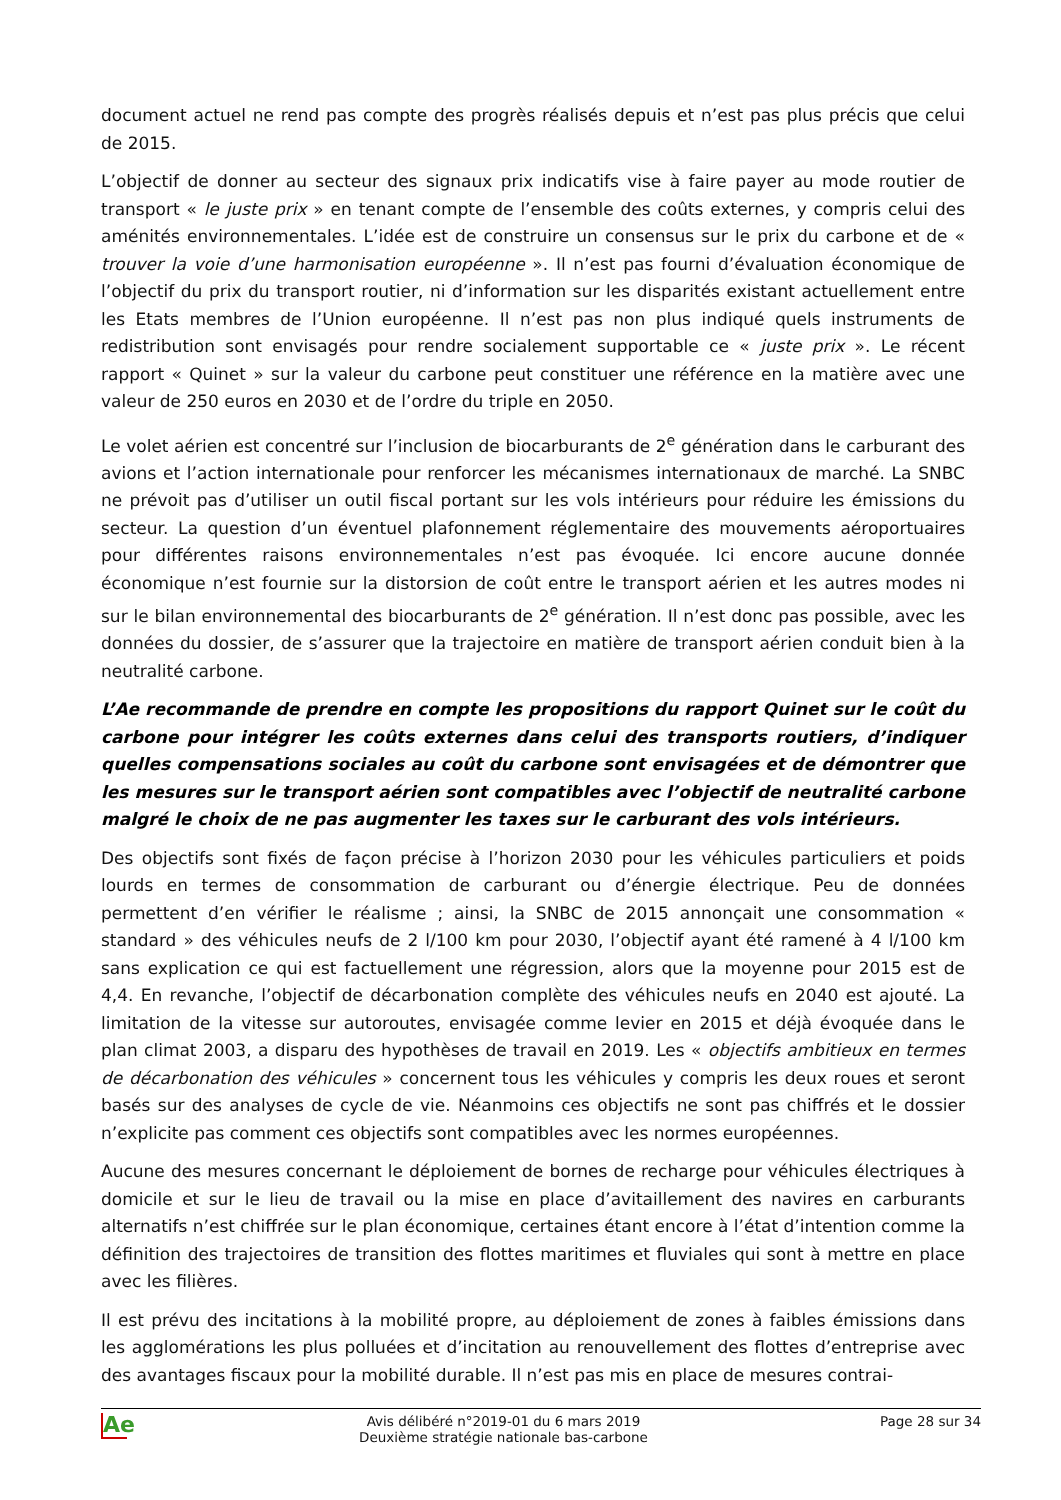document actuel ne rend pas compte des progrès réalisés depuis et n’est pas plus précis que celui de 2015.
L’objectif de donner au secteur des signaux prix indicatifs vise à faire payer au mode routier de transport « le juste prix » en tenant compte de l’ensemble des coûts externes, y compris celui des aménités environnementales. L’idée est de construire un consensus sur le prix du carbone et de « trouver la voie d’une harmonisation européenne ». Il n’est pas fourni d’évaluation économique de l’objectif du prix du transport routier, ni d’information sur les disparités existant actuellement entre les Etats membres de l’Union européenne. Il n’est pas non plus indiqué quels instruments de redistribution sont envisagés pour rendre socialement supportable ce « juste prix ». Le récent rapport « Quinet » sur la valeur du carbone peut constituer une référence en la matière avec une valeur de 250 euros en 2030 et de l’ordre du triple en 2050.
Le volet aérien est concentré sur l’inclusion de biocarburants de 2<sup>e</sup> génération dans le carburant des avions et l’action internationale pour renforcer les mécanismes internationaux de marché. La SNBC ne prévoit pas d’utiliser un outil fiscal portant sur les vols intérieurs pour réduire les émissions du secteur. La question d’un éventuel plafonnement réglementaire des mouvements aéroportuaires pour différentes raisons environnementales n’est pas évoquée. Ici encore aucune donnée économique n’est fournie sur la distorsion de coût entre le transport aérien et les autres modes ni sur le bilan environnemental des biocarburants de 2<sup>e</sup> génération. Il n’est donc pas possible, avec les données du dossier, de s’assurer que la trajectoire en matière de transport aérien conduit bien à la neutralité carbone.
L’Ae recommande de prendre en compte les propositions du rapport Quinet sur le coût du carbone pour intégrer les coûts externes dans celui des transports routiers, d’indiquer quelles compensations sociales au coût du carbone sont envisagées et de démontrer que les mesures sur le transport aérien sont compatibles avec l’objectif de neutralité carbone malgré le choix de ne pas augmenter les taxes sur le carburant des vols intérieurs.
Des objectifs sont fixés de façon précise à l’horizon 2030 pour les véhicules particuliers et poids lourds en termes de consommation de carburant ou d’énergie électrique. Peu de données permettent d’en vérifier le réalisme ; ainsi, la SNBC de 2015 annonçait une consommation « standard » des véhicules neufs de 2 l/100 km pour 2030, l’objectif ayant été ramené à 4 l/100 km sans explication ce qui est factuellement une régression, alors que la moyenne pour 2015 est de 4,4. En revanche, l’objectif de décarbonation complète des véhicules neufs en 2040 est ajouté. La limitation de la vitesse sur autoroutes, envisagée comme levier en 2015 et déjà évoquée dans le plan climat 2003, a disparu des hypothèses de travail en 2019. Les « objectifs ambitieux en termes de décarbonation des véhicules » concernent tous les véhicules y compris les deux roues et seront basés sur des analyses de cycle de vie. Néanmoins ces objectifs ne sont pas chiffrés et le dossier n’explicite pas comment ces objectifs sont compatibles avec les normes européennes.
Aucune des mesures concernant le déploiement de bornes de recharge pour véhicules électriques à domicile et sur le lieu de travail ou la mise en place d’avitaillement des navires en carburants alternatifs n’est chiffrée sur le plan économique, certaines étant encore à l’état d’intention comme la définition des trajectoires de transition des flottes maritimes et fluviales qui sont à mettre en place avec les filières.
Il est prévu des incitations à la mobilité propre, au déploiement de zones à faibles émissions dans les agglomérations les plus polluées et d’incitation au renouvellement des flottes d’entreprise avec des avantages fiscaux pour la mobilité durable. Il n’est pas mis en place de mesures contrai-
Ae
Avis délibéré n°2019-01 du 6 mars 2019
Deuxième stratégie nationale bas-carbone
Page 28 sur 34